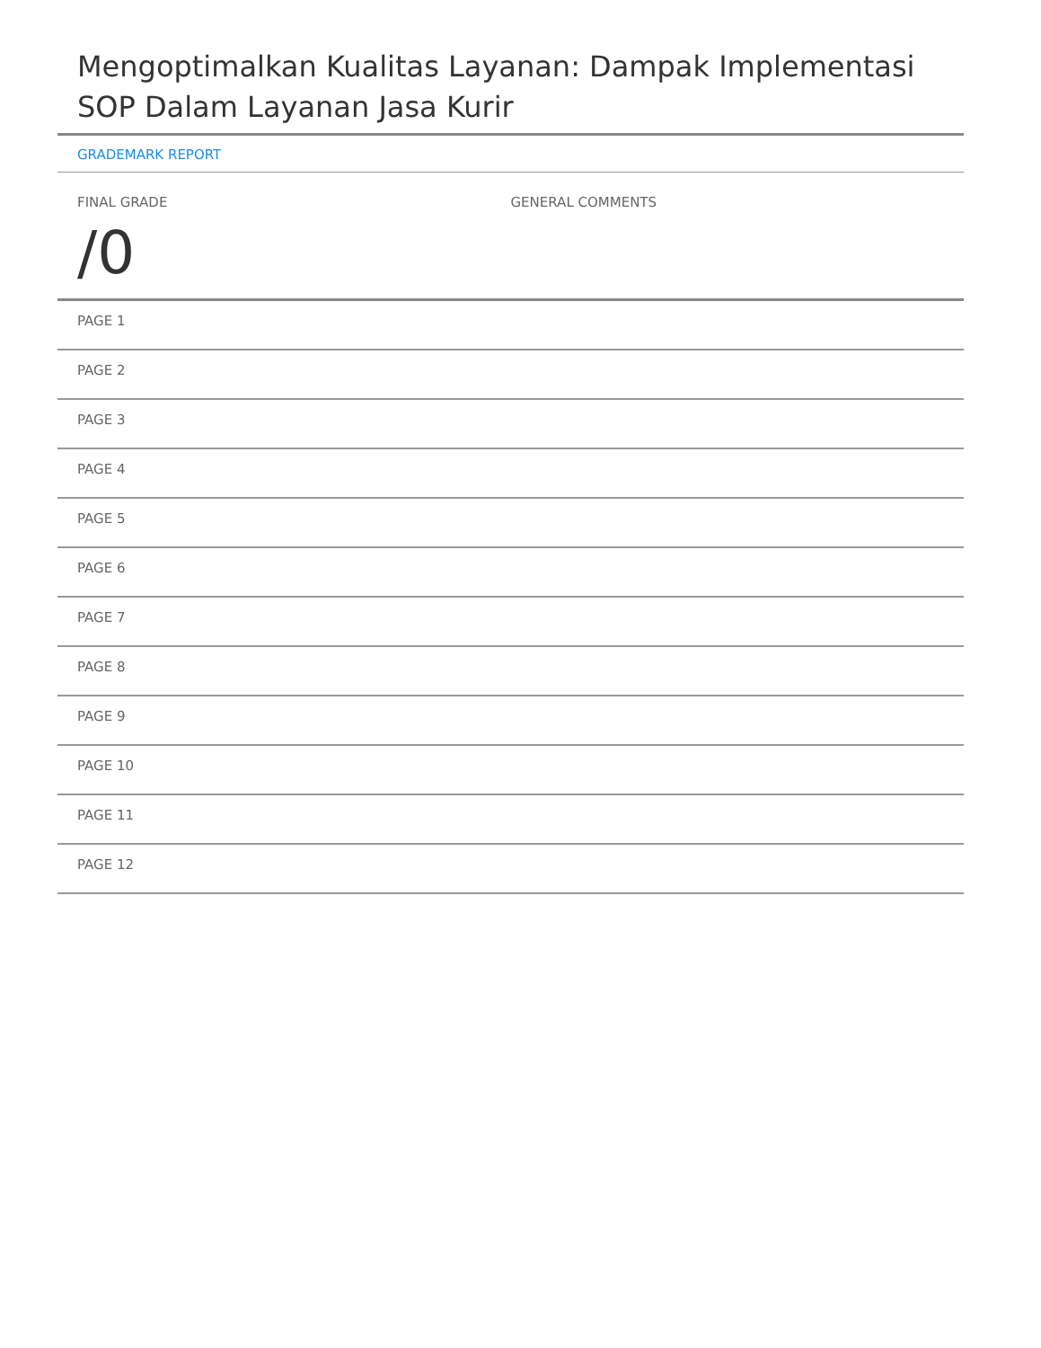Mengoptimalkan Kualitas Layanan: Dampak Implementasi SOP Dalam Layanan Jasa Kurir
GRADEMARK REPORT
FINAL GRADE
/0
GENERAL COMMENTS
PAGE 1
PAGE 2
PAGE 3
PAGE 4
PAGE 5
PAGE 6
PAGE 7
PAGE 8
PAGE 9
PAGE 10
PAGE 11
PAGE 12